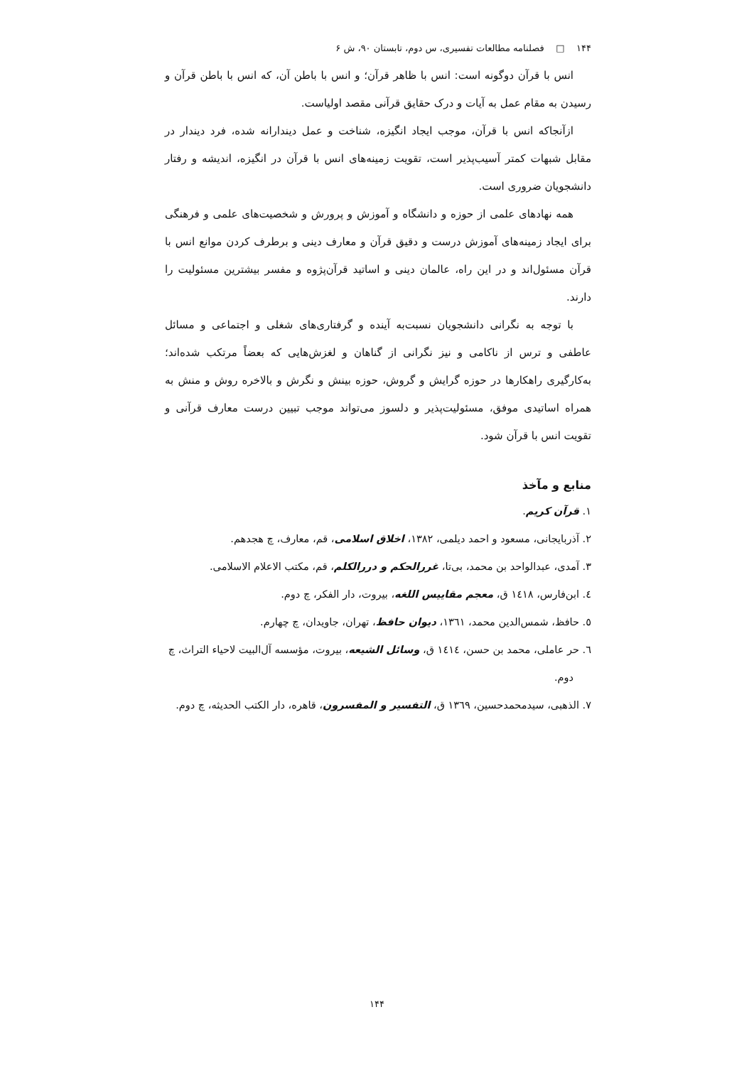۱۴۴ □ فصلنامه مطالعات تفسیری، س دوم، تابستان ۹۰، ش ۶
انس با قرآن دوگونه است: انس با ظاهر قرآن؛ و انس با باطن آن، که انس با باطن قرآن و رسیدن به مقام عمل به آیات و درک حقایق قرآنی مقصد اولیاست.
ازآنجاکه انس با قرآن، موجب ایجاد انگیزه، شناخت و عمل دیندارانه شده، فرد دیندار در مقابل شبهات کمتر آسیب‌پذیر است، تقویت زمینه‌های انس با قرآن در انگیزه، اندیشه و رفتار دانشجویان ضروری است.
همه نهادهای علمی از حوزه و دانشگاه و آموزش و پرورش و شخصیت‌های علمی و فرهنگی برای ایجاد زمینه‌های آموزش درست و دقیق قرآن و معارف دینی و برطرف کردن موانع انس با قرآن مسئول‌اند و در این راه، عالمان دینی و اساتید قرآن‌پژوه و مفسر بیشترین مسئولیت را دارند.
با توجه به نگرانی دانشجویان نسبت‌به آینده و گرفتاری‌های شغلی و اجتماعی و مسائل عاطفی و ترس از ناکامی و نیز نگرانی از گناهان و لغزش‌هایی که بعضاً مرتکب شده‌اند؛ به‌کارگیری راهکارها در حوزه گرایش و گروش، حوزه بینش و نگرش و بالاخره روش و منش به همراه اساتیدی موفق، مسئولیت‌پذیر و دلسوز می‌تواند موجب تبیین درست معارف قرآنی و تقویت انس با قرآن شود.
منابع و مآخذ
۱. قرآن کریم.
۲. آذربایجانی، مسعود و احمد دیلمی، ۱۳۸۲، اخلاق اسلامی، قم، معارف، چ هجدهم.
۳. آمدی، عبدالواحد بن محمد، بی‌تا، غررالحکم و دررالکلم، قم، مکتب الاعلام الاسلامی.
٤. ابن‌فارس، ١٤١٨ ق، معجم مقاییس اللغه، بیروت، دار الفکر، چ دوم.
٥. حافظ، شمس‌الدین محمد، ١٣٦١، دیوان حافظ، تهران، جاویدان، چ چهارم.
٦. حر عاملی، محمد بن حسن، ١٤١٤ ق، وسائل الشیعه، بیروت، مؤسسه آل‌البیت لاحیاء التراث، چ دوم.
٧. الذهبی، سیدمحمدحسین، ١٣٦٩ ق، التفسیر و المفسرون، قاهره، دار الکتب الحدیثه، چ دوم.
۱۴۴